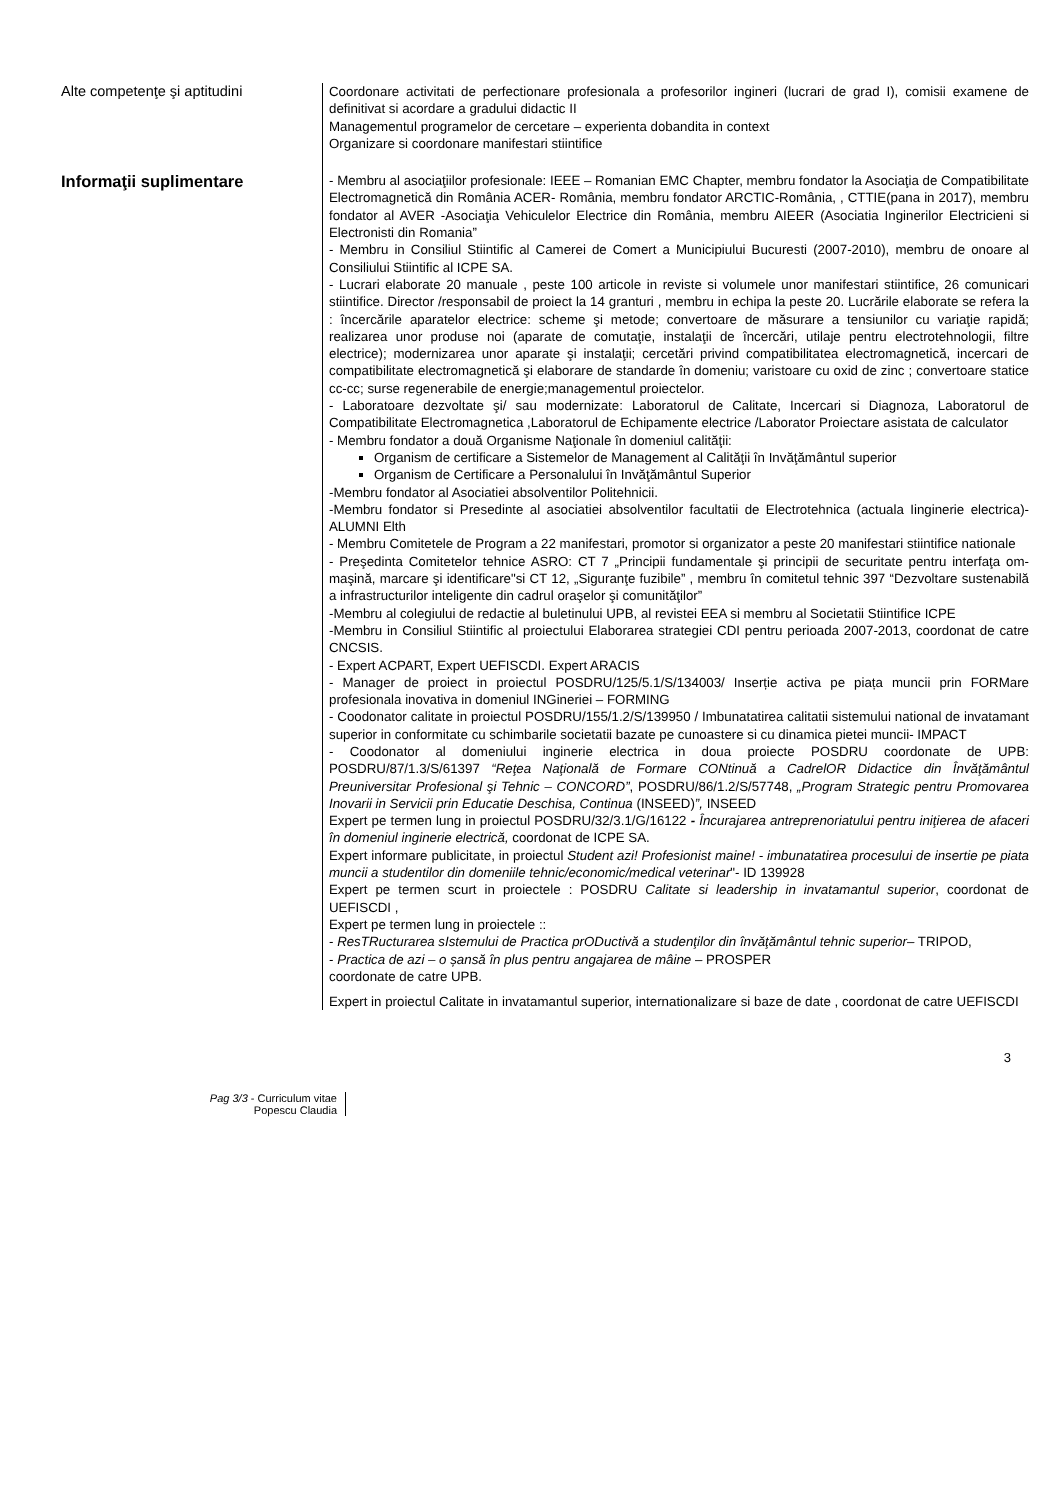Alte competenţe şi aptitudini
Coordonare activitati de perfectionare profesionala a profesorilor ingineri (lucrari de grad I), comisii examene de definitivat si acordare a gradului didactic II
Managementul programelor de cercetare – experienta dobandita in context
Organizare si coordonare manifestari stiintifice
Informaţii suplimentare
- Membru al asociaţiilor profesionale: IEEE – Romanian EMC Chapter, membru fondator la Asociaţia de Compatibilitate Electromagnetică din România ACER- România, membru fondator ARCTIC-România, , CTTIE(pana in 2017), membru fondator al AVER -Asociaţia Vehiculelor Electrice din România, membru AIEER (Asociatia Inginerilor Electricieni si Electronisti din Romania”
- Membru in Consiliul Stiintific al Camerei de Comert a Municipiului Bucuresti (2007-2010), membru de onoare al Consiliului Stiintific al ICPE SA.
- Lucrari elaborate 20 manuale , peste 100 articole in reviste si volumele unor manifestari stiintifice, 26 comunicari stiintifice. Director /responsabil de proiect la 14 granturi , membru in echipa la peste 20. Lucrările elaborate se refera la : încercările aparatelor electrice: scheme şi metode; convertoare de măsurare a tensiunilor cu variaţie rapidă; realizarea unor produse noi (aparate de comutaţie, instalaţii de încercări, utilaje pentru electrotehnologii, filtre electrice); modernizarea unor aparate şi instalaţii; cercetări privind compatibilitatea electromagnetică, incercari de compatibilitate electromagnetică şi elaborare de standarde în domeniu; varistoare cu oxid de zinc ; convertoare statice cc-cc; surse regenerabile de energie;managementul proiectelor.
- Laboratoare dezvoltate şi/ sau modernizate: Laboratorul de Calitate, Incercari si Diagnoza, Laboratorul de Compatibilitate Electromagnetica ,Laboratorul de Echipamente electrice /Laborator Proiectare asistata de calculator
- Membru fondator a două Organisme Naţionale în domeniul calităţii:
Organism de certificare a Sistemelor de Management al Calităţii în Invăţământul superior
Organism de Certificare a Personalului în Invăţământul Superior
-Membru fondator al Asociatiei absolventilor Politehnicii.
-Membru fondator si Presedinte al asociatiei absolventilor facultatii de Electrotehnica (actuala Iinginerie electrica)- ALUMNI Elth
- Membru Comitetele de Program a 22 manifestari, promotor si organizator a peste 20 manifestari stiintifice nationale
- Preşedinta Comitetelor tehnice ASRO: CT 7 „Principii fundamentale şi principii de securitate pentru interfaţa om-maşină, marcare şi identificare"si CT 12, „Siguranţe fuzibile” , membru în comitetul tehnic 397 “Dezvoltare sustenabilă a infrastructurilor inteligente din cadrul oraşelor şi comunităţilor”
-Membru al colegiului de redactie al buletinului UPB, al revistei EEA si membru al Societatii Stiintifice ICPE
-Membru in Consiliul Stiintific al proiectului Elaborarea strategiei CDI pentru perioada 2007-2013, coordonat de catre CNCSIS.
- Expert ACPART, Expert UEFISCDI. Expert ARACIS
- Manager de proiect in proiectul POSDRU/125/5.1/S/134003/ Inserție activa pe piața muncii prin FORMare profesionala inovativa in domeniul INGineriei – FORMING
- Coodonator calitate in proiectul POSDRU/155/1.2/S/139950 / Imbunatatirea calitatii sistemului national de invatamant superior in conformitate cu schimbarile societatii bazate pe cunoastere si cu dinamica pietei muncii- IMPACT
- Coodonator al domeniului inginerie electrica in doua proiecte POSDRU coordonate de UPB: POSDRU/87/1.3/S/61397 “Reţea Naţională de Formare CONtinuă a CadrelOR Didactice din Învăţământul Preuniversitar Profesional şi Tehnic – CONCORD”, POSDRU/86/1.2/S/57748, „Program Strategic pentru Promovarea Inovarii in Servicii prin Educatie Deschisa, Continua (INSEED)”, INSEED
Expert pe termen lung in proiectul POSDRU/32/3.1/G/16122 - Încurajarea antreprenoriatului pentru iniţierea de afaceri în domeniul inginerie electrică, coordonat de ICPE SA.
Expert informare publicitate, in proiectul Student azi! Profesionist maine! - imbunatatirea procesului de insertie pe piata muncii a studentilor din domeniile tehnic/economic/medical veterinar"- ID 139928
Expert pe termen scurt in proiectele : POSDRU Calitate si leadership in invatamantul superior, coordonat de UEFISCDI ,
Expert pe termen lung in proiectele ::
- ResTRucturarea sIstemului de Practica prODuctivă a studenţilor din învăţământul tehnic superior– TRIPOD,
- Practica de azi – o șansă în plus pentru angajarea de mâine – PROSPER
coordonate de catre UPB.
Expert in proiectul Calitate in invatamantul superior, internationalizare si baze de date , coordonat de catre UEFISCDI
Pag 3/3 - Curriculum vitae
Popescu Claudia
3